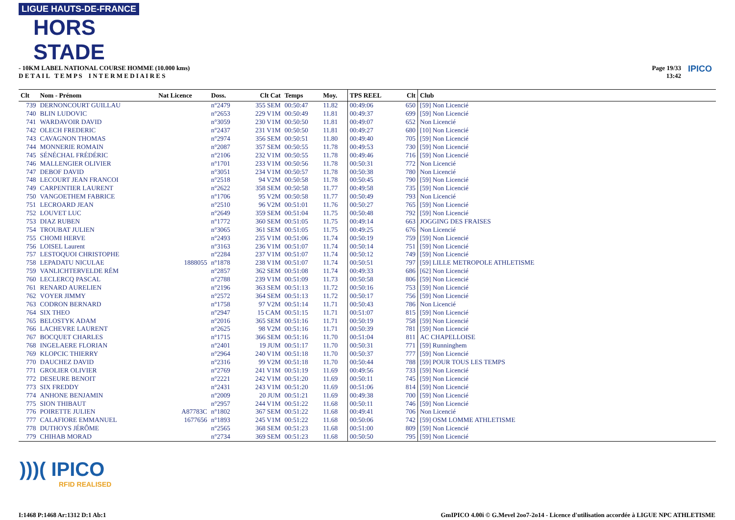LIGUE HAUTS-DE-FRANCE
HORS STADE
- 10KM LABEL NATIONAL COURSE HOMME (10.000 kms)
D E T A I L T E M P S I N T E R M E D I A I R E S
Page 19/33
13:42
IPICO
| Clt | Nom - Prénom | Nat Licence | Doss. | Clt Cat | Temps | Moy. | TPS REEL | Clt | Club |
| --- | --- | --- | --- | --- | --- | --- | --- | --- | --- |
| 739 | DERNONCOURT GUILLAU | | n°2479 | 355 SEM | 00:50:47 | 11.82 | 00:49:06 | 650 | [59] Non Licencié |
| 740 | BLIN LUDOVIC | | n°2653 | 229 V1M | 00:50:49 | 11.81 | 00:49:37 | 699 | [59] Non Licencié |
| 741 | WARDAVOIR DAVID | | n°3059 | 230 V1M | 00:50:50 | 11.81 | 00:49:07 | 652 | Non Licencié |
| 742 | OLECH FREDERIC | | n°2437 | 231 V1M | 00:50:50 | 11.81 | 00:49:27 | 680 | [10] Non Licencié |
| 743 | CAVAGNON THOMAS | | n°2974 | 356 SEM | 00:50:51 | 11.80 | 00:49:40 | 705 | [59] Non Licencié |
| 744 | MONNERIE ROMAIN | | n°2087 | 357 SEM | 00:50:55 | 11.78 | 00:49:53 | 730 | [59] Non Licencié |
| 745 | SÉNÉCHAL FRÉDÉRIC | | n°2106 | 232 V1M | 00:50:55 | 11.78 | 00:49:46 | 716 | [59] Non Licencié |
| 746 | MALLENGIER OLIVIER | | n°1701 | 233 V1M | 00:50:56 | 11.78 | 00:50:31 | 772 | Non Licencié |
| 747 | DEBOF DAVID | | n°3051 | 234 V1M | 00:50:57 | 11.78 | 00:50:38 | 780 | Non Licencié |
| 748 | LECOURT JEAN FRANCOI | | n°2518 | 94 V2M | 00:50:58 | 11.78 | 00:50:45 | 790 | [59] Non Licencié |
| 749 | CARPENTIER LAURENT | | n°2622 | 358 SEM | 00:50:58 | 11.77 | 00:49:58 | 735 | [59] Non Licencié |
| 750 | VANGOETHEM FABRICE | | n°1706 | 95 V2M | 00:50:58 | 11.77 | 00:50:49 | 793 | Non Licencié |
| 751 | LECROARD JEAN | | n°2510 | 96 V2M | 00:51:01 | 11.76 | 00:50:27 | 765 | [59] Non Licencié |
| 752 | LOUVET LUC | | n°2649 | 359 SEM | 00:51:04 | 11.75 | 00:50:48 | 792 | [59] Non Licencié |
| 753 | DIAZ RUBEN | | n°1772 | 360 SEM | 00:51:05 | 11.75 | 00:49:14 | 663 | JOGGING DES FRAISES |
| 754 | TROUBAT JULIEN | | n°3065 | 361 SEM | 00:51:05 | 11.75 | 00:49:25 | 676 | Non Licencié |
| 755 | CHOMI HERVE | | n°2493 | 235 V1M | 00:51:06 | 11.74 | 00:50:19 | 759 | [59] Non Licencié |
| 756 | LOISEL Laurent | | n°3163 | 236 V1M | 00:51:07 | 11.74 | 00:50:14 | 751 | [59] Non Licencié |
| 757 | LESTOQUOI CHRISTOPHE | | n°2284 | 237 V1M | 00:51:07 | 11.74 | 00:50:12 | 749 | [59] Non Licencié |
| 758 | LEPADATU NICULAE | 1888055 | n°1878 | 238 V1M | 00:51:07 | 11.74 | 00:50:51 | 797 | [59] LILLE METROPOLE ATHLETISME |
| 759 | VANLICHTERVELDE RÉM | | n°2857 | 362 SEM | 00:51:08 | 11.74 | 00:49:33 | 686 | [62] Non Licencié |
| 760 | LECLERCQ PASCAL | | n°2788 | 239 V1M | 00:51:09 | 11.73 | 00:50:58 | 806 | [59] Non Licencié |
| 761 | RENARD AURELIEN | | n°2196 | 363 SEM | 00:51:13 | 11.72 | 00:50:16 | 753 | [59] Non Licencié |
| 762 | VOYER JIMMY | | n°2572 | 364 SEM | 00:51:13 | 11.72 | 00:50:17 | 756 | [59] Non Licencié |
| 763 | CODRON BERNARD | | n°1758 | 97 V2M | 00:51:14 | 11.71 | 00:50:43 | 786 | Non Licencié |
| 764 | SIX THEO | | n°2947 | 15 CAM | 00:51:15 | 11.71 | 00:51:07 | 815 | [59] Non Licencié |
| 765 | BELOSTYK ADAM | | n°2016 | 365 SEM | 00:51:16 | 11.71 | 00:50:19 | 758 | [59] Non Licencié |
| 766 | LACHEVRE LAURENT | | n°2625 | 98 V2M | 00:51:16 | 11.71 | 00:50:39 | 781 | [59] Non Licencié |
| 767 | BOCQUET CHARLES | | n°1715 | 366 SEM | 00:51:16 | 11.70 | 00:51:04 | 811 | AC CHAPELLOISE |
| 768 | INGELAERE FLORIAN | | n°2401 | 19 JUM | 00:51:17 | 11.70 | 00:50:31 | 771 | [59] Runninghem |
| 769 | KLOPCIC THIERRY | | n°2964 | 240 V1M | 00:51:18 | 11.70 | 00:50:37 | 777 | [59] Non Licencié |
| 770 | DAUCHEZ DAVID | | n°2316 | 99 V2M | 00:51:18 | 11.70 | 00:50:44 | 788 | [59] POUR TOUS LES TEMPS |
| 771 | GROLIER OLIVIER | | n°2769 | 241 V1M | 00:51:19 | 11.69 | 00:49:56 | 733 | [59] Non Licencié |
| 772 | DESEURE BENOIT | | n°2221 | 242 V1M | 00:51:20 | 11.69 | 00:50:11 | 745 | [59] Non Licencié |
| 773 | SIX FREDDY | | n°2431 | 243 V1M | 00:51:20 | 11.69 | 00:51:06 | 814 | [59] Non Licencié |
| 774 | ANHONE BENJAMIN | | n°2009 | 20 JUM | 00:51:21 | 11.69 | 00:49:38 | 700 | [59] Non Licencié |
| 775 | SION THIBAUT | | n°2957 | 244 V1M | 00:51:22 | 11.68 | 00:50:11 | 746 | [59] Non Licencié |
| 776 | POIRETTE JULIEN | A87783C | n°1802 | 367 SEM | 00:51:22 | 11.68 | 00:49:41 | 706 | Non Licencié |
| 777 | CALAFIORE EMMANUEL | 1677656 | n°1893 | 245 V1M | 00:51:22 | 11.68 | 00:50:06 | 742 | [59] OSM LOMME ATHLETISME |
| 778 | DUTHOYS JÉRÔME | | n°2565 | 368 SEM | 00:51:23 | 11.68 | 00:51:00 | 809 | [59] Non Licencié |
| 779 | CHIHAB MORAD | | n°2734 | 369 SEM | 00:51:23 | 11.68 | 00:50:50 | 795 | [59] Non Licencié |
)))( IPICO
RFID REALISED
I:1468 P:1468 Ar:1312 D:1 Ab:1
GmIPICO 4.00i © G.Mevel 2oo7-2o14 - Licence d'utilisation accordée à LIGUE NPC ATHLETISME